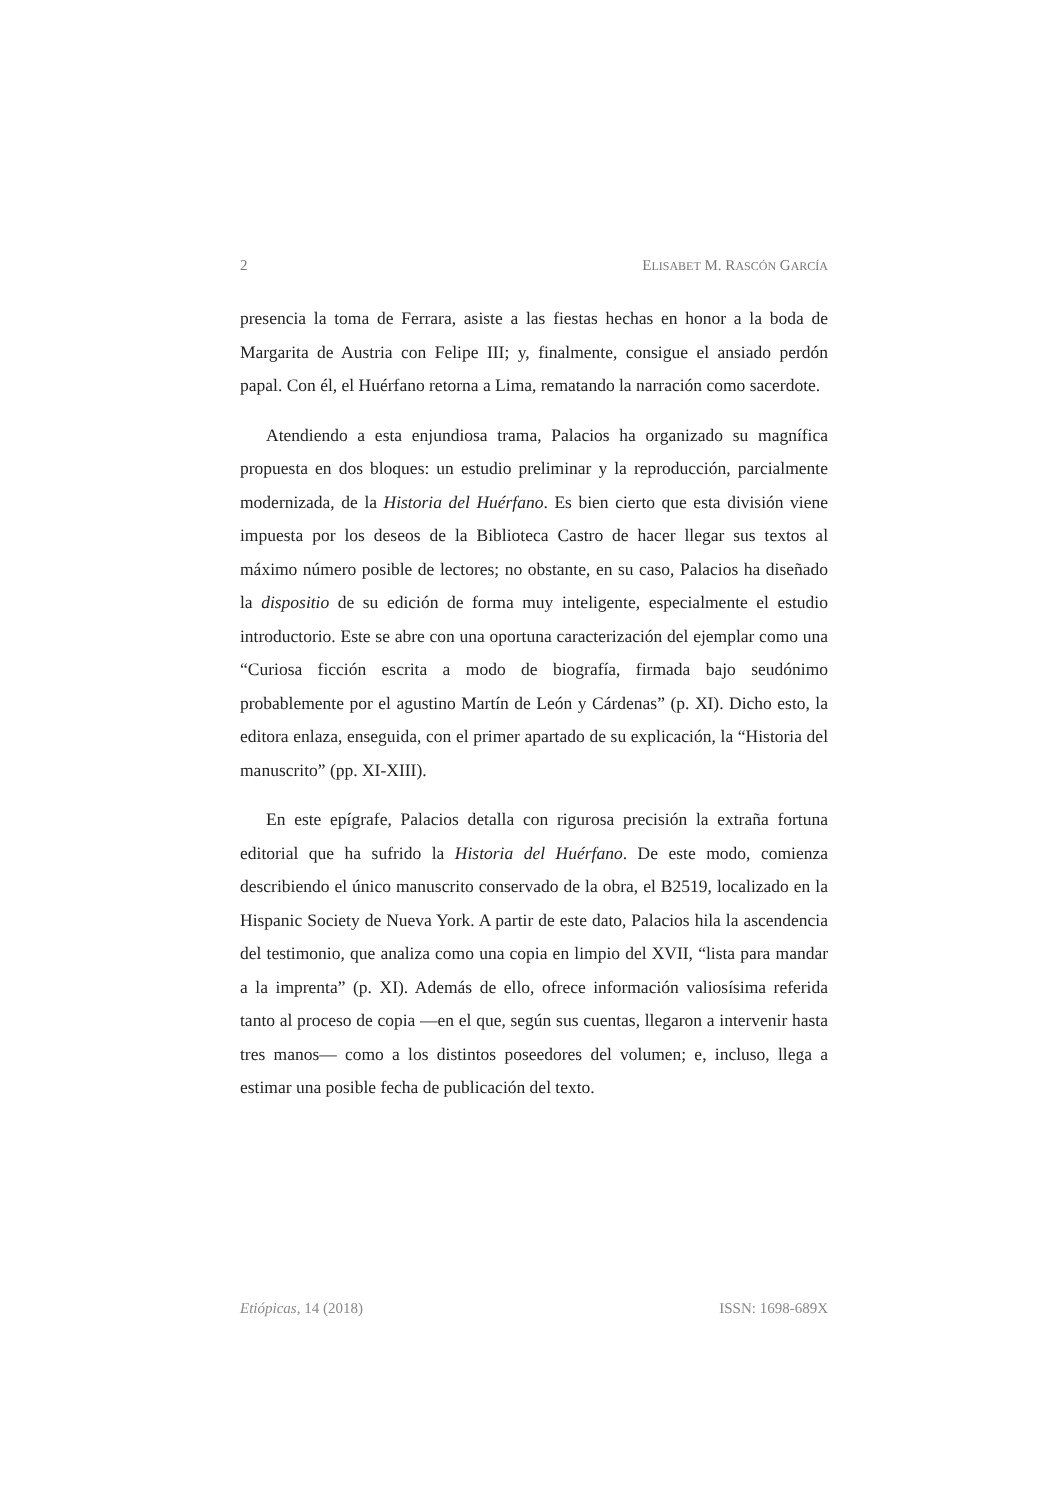2 ELISABET M. RASCÓN GARCÍA
presencia la toma de Ferrara, asiste a las fiestas hechas en honor a la boda de Margarita de Austria con Felipe III; y, finalmente, consigue el ansiado perdón papal. Con él, el Huérfano retorna a Lima, rematando la narración como sacerdote.
Atendiendo a esta enjundiosa trama, Palacios ha organizado su magnífica propuesta en dos bloques: un estudio preliminar y la reproducción, parcialmente modernizada, de la Historia del Huérfano. Es bien cierto que esta división viene impuesta por los deseos de la Biblioteca Castro de hacer llegar sus textos al máximo número posible de lectores; no obstante, en su caso, Palacios ha diseñado la dispositio de su edición de forma muy inteligente, especialmente el estudio introductorio. Este se abre con una oportuna caracterización del ejemplar como una “Curiosa ficción escrita a modo de biografía, firmada bajo seudónimo probablemente por el agustino Martín de León y Cárdenas” (p. XI). Dicho esto, la editora enlaza, enseguida, con el primer apartado de su explicación, la “Historia del manuscrito” (pp. XI-XIII).
En este epígrafe, Palacios detalla con rigurosa precisión la extraña fortuna editorial que ha sufrido la Historia del Huérfano. De este modo, comienza describiendo el único manuscrito conservado de la obra, el B2519, localizado en la Hispanic Society de Nueva York. A partir de este dato, Palacios hila la ascendencia del testimonio, que analiza como una copia en limpio del XVII, “lista para mandar a la imprenta” (p. XI). Además de ello, ofrece información valiosísima referida tanto al proceso de copia —en el que, según sus cuentas, llegaron a intervenir hasta tres manos— como a los distintos poseedores del volumen; e, incluso, llega a estimar una posible fecha de publicación del texto.
Etiópicas, 14 (2018) ISSN: 1698-689X